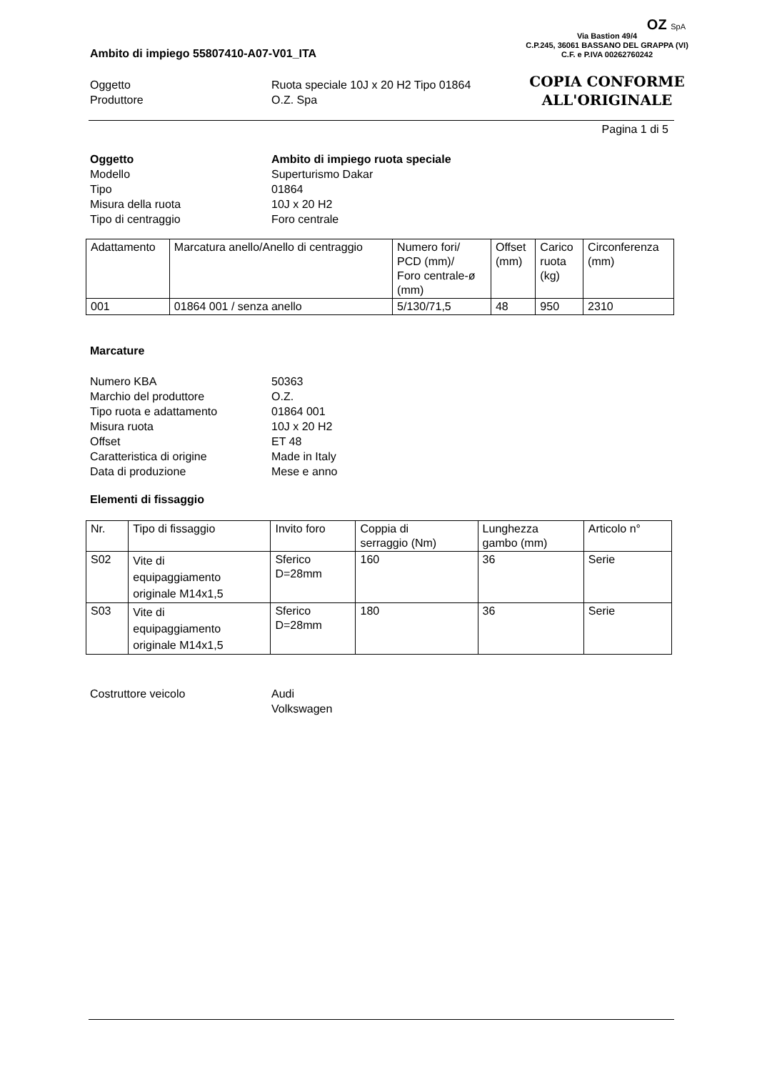OZ SpA
Via Bastion 49/4
C.P.245, 36061 BASSANO DEL GRAPPA (VI)
C.F. e P.IVA 00262760242
COPIA CONFORME
ALL'ORIGINALE
Ambito di impiego 55807410-A07-V01_ITA
Oggetto
Ruota speciale 10J x 20 H2 Tipo 01864
Produttore
O.Z. Spa
Pagina 1 di 5
Oggetto
Ambito di impiego ruota speciale
Modello
Superturismo Dakar
Tipo
01864
Misura della ruota
10J x 20 H2
Tipo di centraggio
Foro centrale
| Adattamento | Marcatura anello/Anello di centraggio | Numero fori/ PCD (mm)/ Foro centrale-ø (mm) | Offset (mm) | Carico ruota (kg) | Circonferenza (mm) |
| 001 | 01864 001 / senza anello | 5/130/71,5 | 48 | 950 | 2310 |
Marcature
Numero KBA
50363
Marchio del produttore
O.Z.
Tipo ruota e adattamento
01864 001
Misura ruota
10J x 20 H2
Offset
ET 48
Caratteristica di origine
Made in Italy
Data di produzione
Mese e anno
Elementi di fissaggio
| Nr. | Tipo di fissaggio | Invito foro | Coppia di serraggio (Nm) | Lunghezza gambo (mm) | Articolo n° |
| S02 | Vite di equipaggiamento originale M14x1,5 | Sferico D=28mm | 160 | 36 | Serie |
| S03 | Vite di equipaggiamento originale M14x1,5 | Sferico D=28mm | 180 | 36 | Serie |
Costruttore veicolo
Audi
Volkswagen